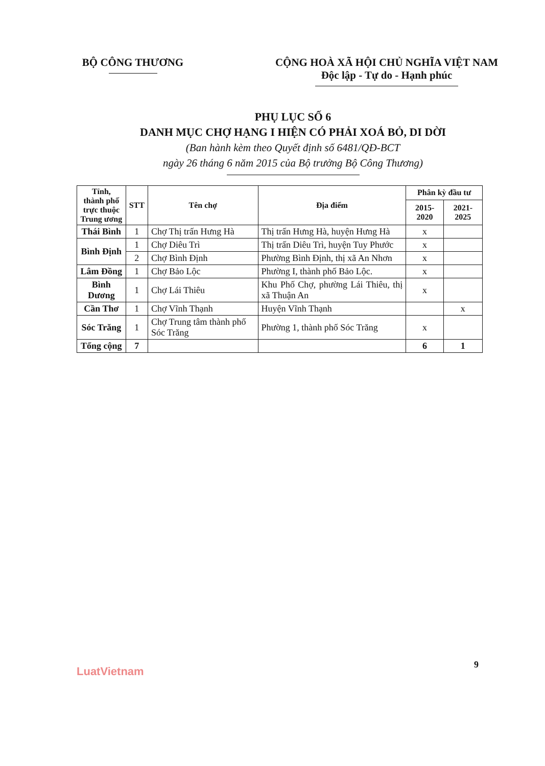BỘ CÔNG THƯƠNG CỘNG HOÀ XÃ HỘI CHỦ NGHĨA VIỆT NAM
Độc lập - Tự do - Hạnh phúc
PHỤ LỤC SỐ 6
DANH MỤC CHỢ HẠNG I HIỆN CÓ PHẢI XOÁ BỎ, DI DỜI
(Ban hành kèm theo Quyết định số 6481/QĐ-BCT
ngày 26 tháng 6 năm 2015 của Bộ trưởng Bộ Công Thương)
| Tỉnh, thành phố trực thuộc Trung ương | STT | Tên chợ | Địa điểm | Phân kỳ đầu tư | |
| --- | --- | --- | --- | --- | --- |
| | | | | 2015-2020 | 2021- 2025 |
| Thái Bình | 1 | Chợ Thị trấn Hưng Hà | Thị trấn Hưng Hà, huyện Hưng Hà | x | |
| Bình Định | 1 | Chợ Diêu Trì | Thị trấn Diêu Trì, huyện Tuy Phước | x | |
| | 2 | Chợ Bình Định | Phường Bình Định, thị xã An Nhơn | x | |
| Lâm Đồng | 1 | Chợ Bảo Lộc | Phường I, thành phố Bảo Lộc. | x | |
| Bình Dương | 1 | Chợ Lái Thiêu | Khu Phố Chợ, phường Lái Thiêu, thị xã Thuận An | x | |
| Cần Thơ | 1 | Chợ Vĩnh Thạnh | Huyện Vĩnh Thạnh | | x |
| Sóc Trăng | 1 | Chợ Trung tâm thành phố Sóc Trăng | Phường 1, thành phố Sóc Trăng | x | |
| Tổng cộng | 7 | | | 6 | 1 |
9
LuatVietnam